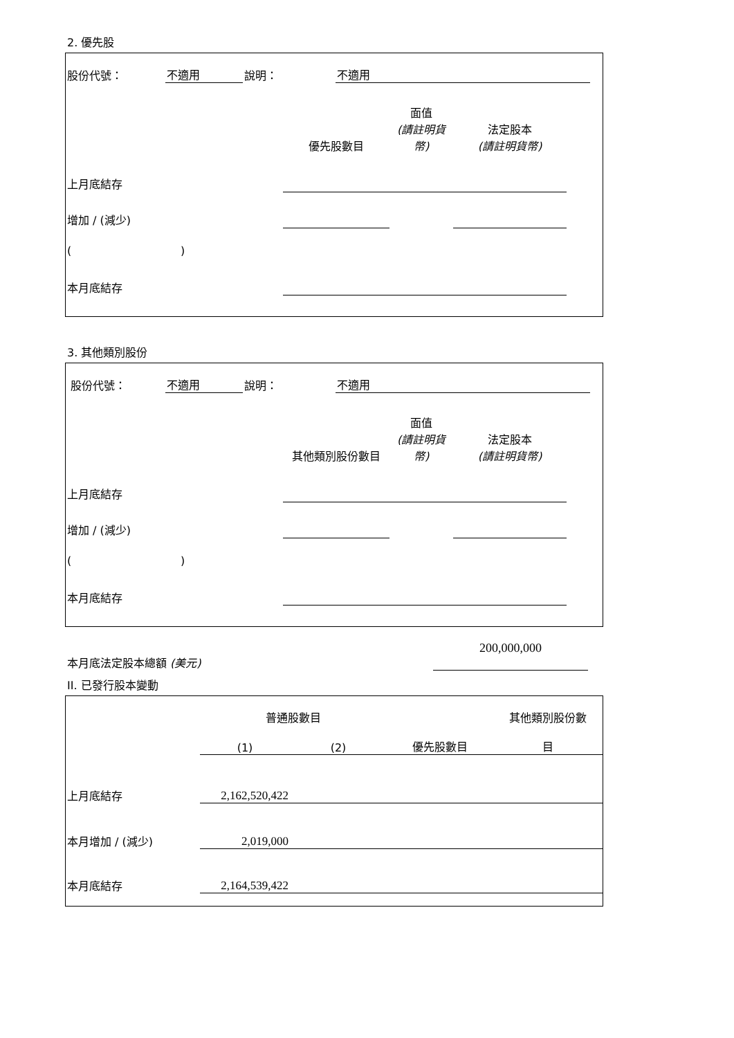2. 優先股
| 股份代號： | 不適用 | 說明： | 不適用 | |
| | 優先股數目 | 面值 (請註明貨幣) | 法定股本 (請註明貨幣) | |
| 上月底結存 | | | | |
| 增加 / (減少) | | | | |
| ( ) | | | | |
| 本月底結存 | | | | |
3. 其他類別股份
| 股份代號： | 不適用 | 說明： | 不適用 | |
| | 其他類別股份數目 | 面值 (請註明貨幣) | 法定股本 (請註明貨幣) | |
| 上月底結存 | | | | |
| 增加 / (減少) | | | | |
| ( ) | | | | |
| 本月底結存 | | | | |
| 本月底法定股本總額 (美元) | 200,000,000 |
II. 已發行股本變動
| | 普通股數目 | | | 其他類別股份數 |
| | (1) | (2) | 優先股數目 | 目 |
| 上月底結存 | 2,162,520,422 | | | |
| 本月增加 / (減少) | 2,019,000 | | | |
| 本月底結存 | 2,164,539,422 | | | |